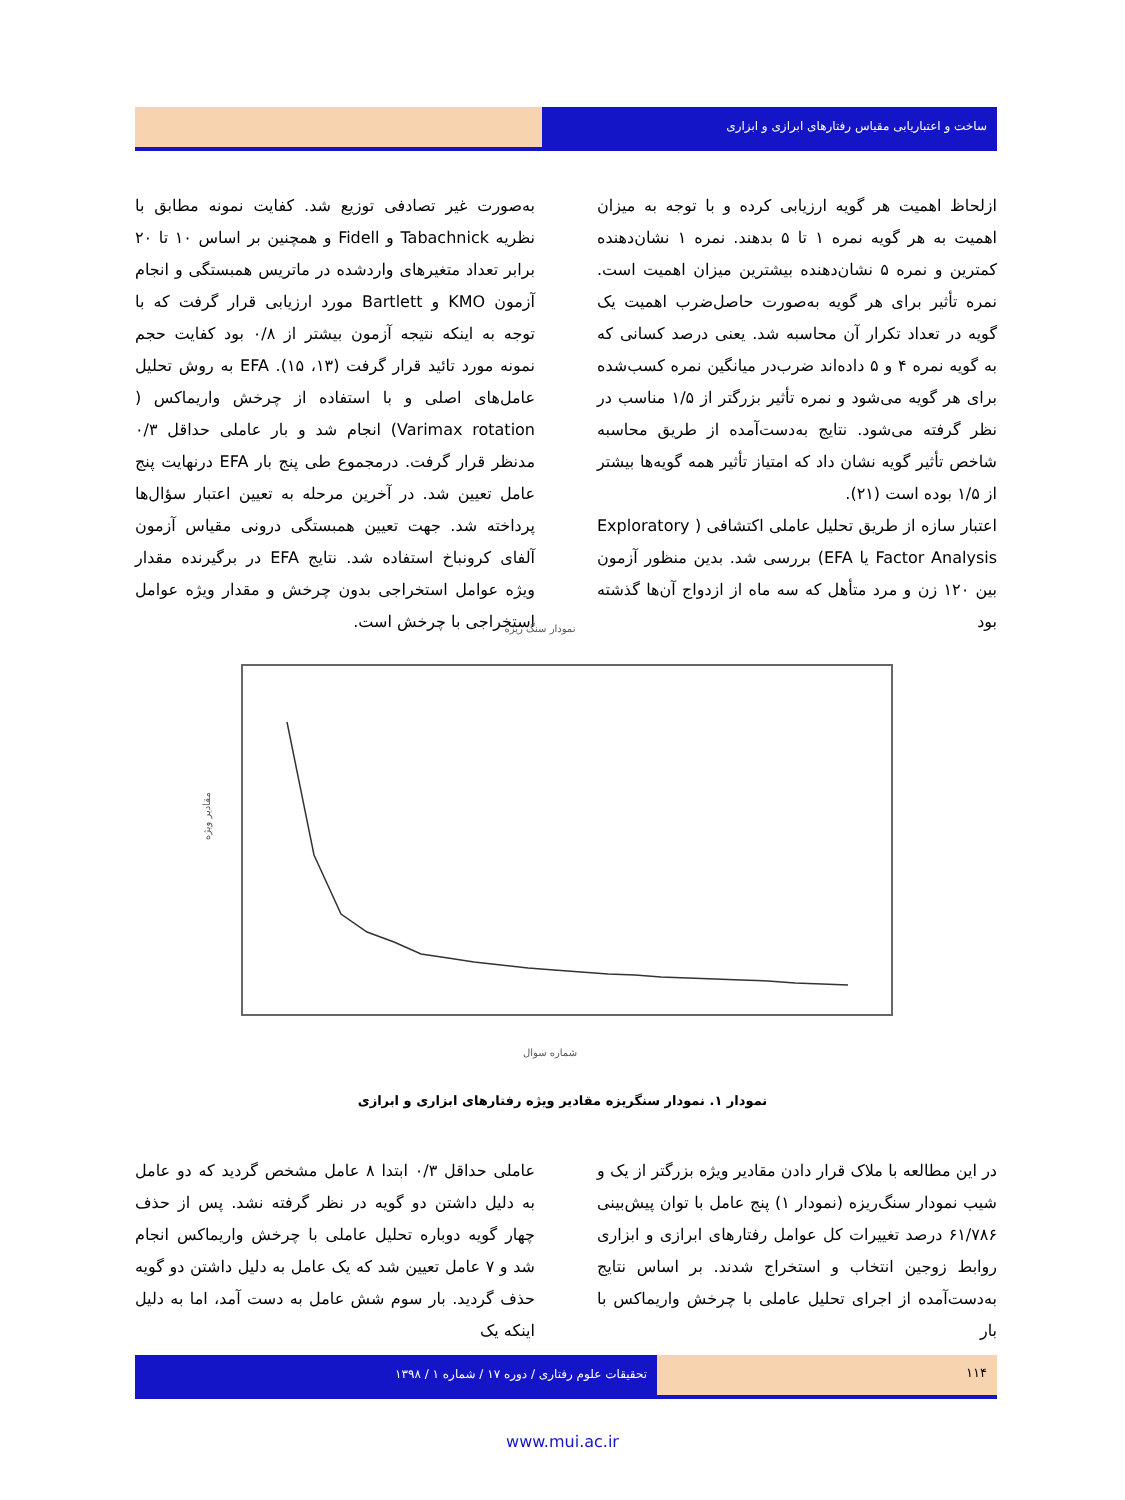ساخت و اعتباریابی مقیاس رفتارهای ابرازی و ابزاری
ازلحاظ اهمیت هر گویه ارزیابی کرده و با توجه به میزان اهمیت به هر گویه نمره ۱ تا ۵ بدهند. نمره ۱ نشان‌دهنده کمترین و نمره ۵ نشان‌دهنده بیشترین میزان اهمیت است. نمره تأثیر برای هر گویه به‌صورت حاصل‌ضرب اهمیت یک گویه در تعداد تکرار آن محاسبه شد. یعنی درصد کسانی که به گویه نمره ۴ و ۵ داده‌اند ضرب‌در میانگین نمره کسب‌شده برای هر گویه می‌شود و نمره تأثیر بزرگتر از ۱/۵ مناسب در نظر گرفته می‌شود. نتایج به‌دست‌آمده از طریق محاسبه شاخص تأثیر گویه نشان داد که امتیاز تأثیر همه گویه‌ها بیشتر از ۱/۵ بوده است (۲۱).
اعتبار سازه از طریق تحلیل عاملی اکتشافی ( Exploratory Factor Analysis یا EFA) بررسی شد. بدین منظور آزمون بین ۱۲۰ زن و مرد متأهل که سه ماه از ازدواج آن‌ها گذشته بود
به‌صورت غیر تصادفی توزیع شد. کفایت نمونه مطابق با نظریه Tabachnick و Fidell و همچنین بر اساس ۱۰ تا ۲۰ برابر تعداد متغیرهای واردشده در ماتریس همبستگی و انجام آزمون KMO و Bartlett مورد ارزیابی قرار گرفت که با توجه به اینکه نتیجه آزمون بیشتر از ۰/۸ بود کفایت حجم نمونه مورد تائید قرار گرفت (۱۳، ۱۵). EFA به روش تحلیل عامل‌های اصلی و با استفاده از چرخش واریماکس ( Varimax rotation) انجام شد و بار عاملی حداقل ۰/۳ مدنظر قرار گرفت. درمجموع طی پنج بار EFA درنهایت پنج عامل تعیین شد. در آخرین مرحله به تعیین اعتبار سؤال‌ها پرداخته شد. جهت تعیین همبستگی درونی مقیاس آزمون آلفای کرونباخ استفاده شد. نتایج EFA در برگیرنده مقدار ویژه عوامل استخراجی بدون چرخش و مقدار ویژه عوامل استخراجی با چرخش است.
نمودار سنگ ریزه
مقادیر ویژه
شماره سوال
نمودار ۱. نمودار سنگریزه مقادیر ویژه رفتارهای ابزاری و ابرازی
در این مطالعه با ملاک قرار دادن مقادیر ویژه بزرگتر از یک و شیب نمودار سنگ‌ریزه (نمودار ۱) پنج عامل با توان پیش‌بینی ۶۱/۷۸۶ درصد تغییرات کل عوامل رفتارهای ابرازی و ابزاری روابط زوجین انتخاب و استخراج شدند. بر اساس نتایج به‌دست‌آمده از اجرای تحلیل عاملی با چرخش واریماکس با بار
عاملی حداقل ۰/۳ ابتدا ۸ عامل مشخص گردید که دو عامل به دلیل داشتن دو گویه در نظر گرفته نشد. پس از حذف چهار گویه دوباره تحلیل عاملی با چرخش واریماکس انجام شد و ۷ عامل تعیین شد که یک عامل به دلیل داشتن دو گویه حذف گردید. بار سوم شش عامل به دست آمد، اما به دلیل اینکه یک
۱۱۴ تحقیقات علوم رفتاری / دوره ۱۷ / شماره ۱ / ۱۳۹۸
www.mui.ac.ir